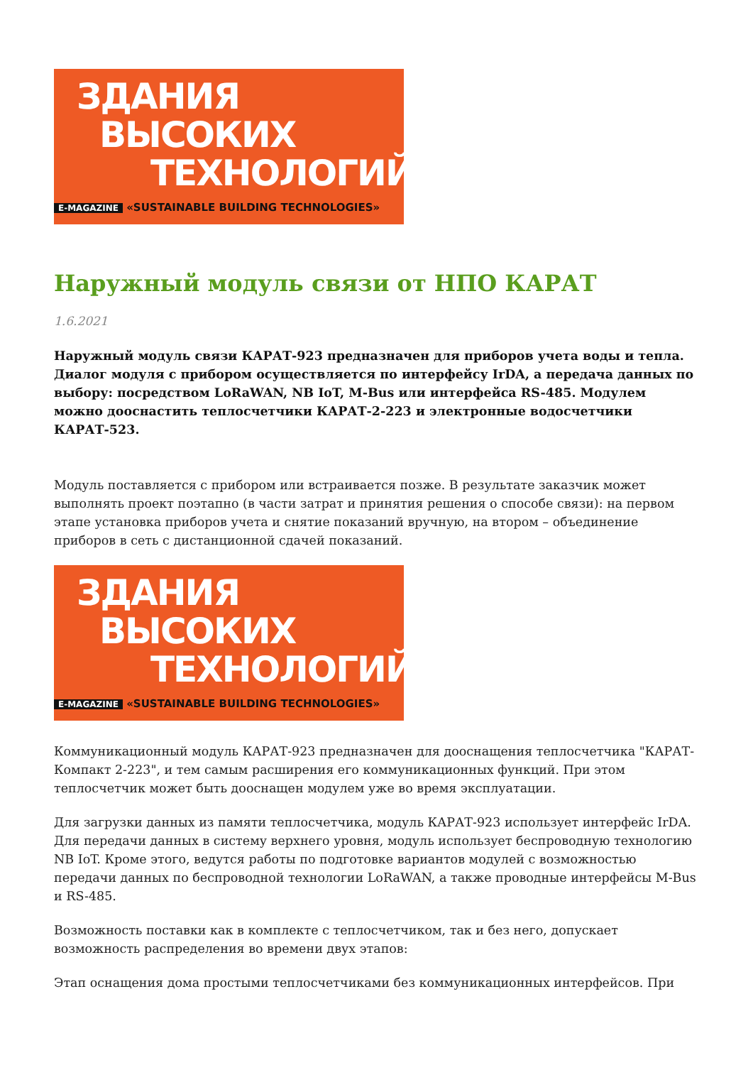ЗДАНИЯ
ВЫСОКИХ
ТЕХНОЛОГИЙ
E-MAGAZINE «SUSTAINABLE BUILDING TECHNOLOGIES»
Наружный модуль связи от НПО КАРАТ
1.6.2021
Наружный модуль связи КАРАТ-923 предназначен для приборов учета воды и тепла. Диалог модуля с прибором осуществляется по интерфейсу IrDA, а передача данных по выбору: посредством LoRaWAN, NB IoT, M-Bus или интерфейса RS-485. Модулем можно дооснастить теплосчетчики КАРАТ-2-223 и электронные водосчетчики КАРАТ-523.
Модуль поставляется с прибором или встраивается позже. В результате заказчик может выполнять проект поэтапно (в части затрат и принятия решения о способе связи): на первом этапе установка приборов учета и снятие показаний вручную, на втором – объединение приборов в сеть с дистанционной сдачей показаний.
ЗДАНИЯ
ВЫСОКИХ
ТЕХНОЛОГИЙ
E-MAGAZINE «SUSTAINABLE BUILDING TECHNOLOGIES»
Коммуникационный модуль КАРАТ-923 предназначен для дооснащения теплосчетчика "КАРАТ-Компакт 2-223", и тем самым расширения его коммуникационных функций. При этом теплосчетчик может быть дооснащен модулем уже во время эксплуатации.
Для загрузки данных из памяти теплосчетчика, модуль КАРАТ-923 использует интерфейс IrDA. Для передачи данных в систему верхнего уровня, модуль использует беспроводную технологию NB IoT. Кроме этого, ведутся работы по подготовке вариантов модулей с возможностью передачи данных по беспроводной технологии LoRaWAN, а также проводные интерфейсы M-Bus и RS-485.
Возможность поставки как в комплекте с теплосчетчиком, так и без него, допускает возможность распределения во времени двух этапов:
Этап оснащения дома простыми теплосчетчиками без коммуникационных интерфейсов. При